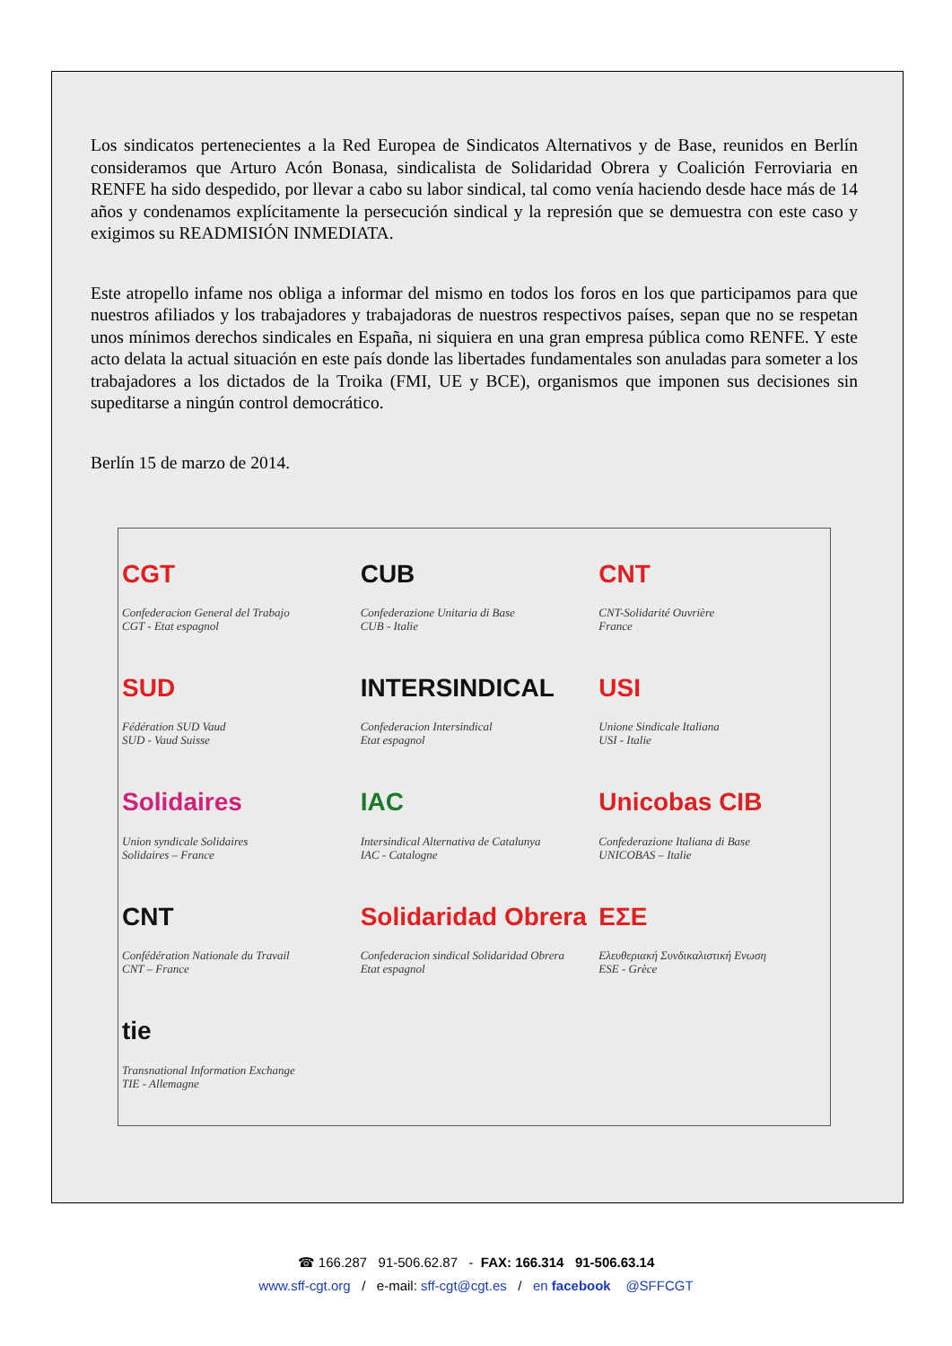Los sindicatos pertenecientes a la Red Europea de Sindicatos Alternativos y de Base, reunidos en Berlín consideramos que Arturo Acón Bonasa, sindicalista de Solidaridad Obrera y Coalición Ferroviaria en RENFE ha sido despedido, por llevar a cabo su labor sindical, tal como venía haciendo desde hace más de 14 años y condenamos explícitamente la persecución sindical y la represión que se demuestra con este caso y exigimos su READMISIÓN INMEDIATA.
Este atropello infame nos obliga a informar del mismo en todos los foros en los que participamos para que nuestros afiliados y los trabajadores y trabajadoras de nuestros respectivos países, sepan que no se respetan unos mínimos derechos sindicales en España, ni siquiera en una gran empresa pública como RENFE. Y este acto delata la actual situación en este país donde las libertades fundamentales son anuladas para someter a los trabajadores a los dictados de la Troika (FMI, UE y BCE), organismos que imponen sus decisiones sin supeditarse a ningún control democrático.
Berlín 15 de marzo de 2014.
CGT
Confederacion General del Trabajo
CGT - Etat espagnol
CUB
Confederazione Unitaria di Base
CUB - Italie
CNT
CNT-Solidarité Ouvrière
France
SUD
Fédération SUD Vaud
SUD - Vaud Suisse
INTERSINDICAL
Confederacion Intersindical
Etat espagnol
USI
Unione Sindicale Italiana
USI - Italie
Solidaires
Union syndicale Solidaires
Solidaires – France
IAC
Intersindical Alternativa de Catalunya
IAC - Catalogne
Unicobas CIB
Confederazione Italiana di Base
UNICOBAS – Italie
CNT
Confédération Nationale du Travail
CNT – France
Solidaridad Obrera
Confederacion sindical Solidaridad Obrera
Etat espagnol
ΕΣΕ
Ελευθεριακή Συνδικαλιστική Ενωση
ESE - Grèce
tie
Transnational Information Exchange
TIE - Allemagne
☎ 166.287 91-506.62.87 - FAX: 166.314 91-506.63.14
www.sff-cgt.org / e-mail: sff-cgt@cgt.es / en facebook @SFFCGT